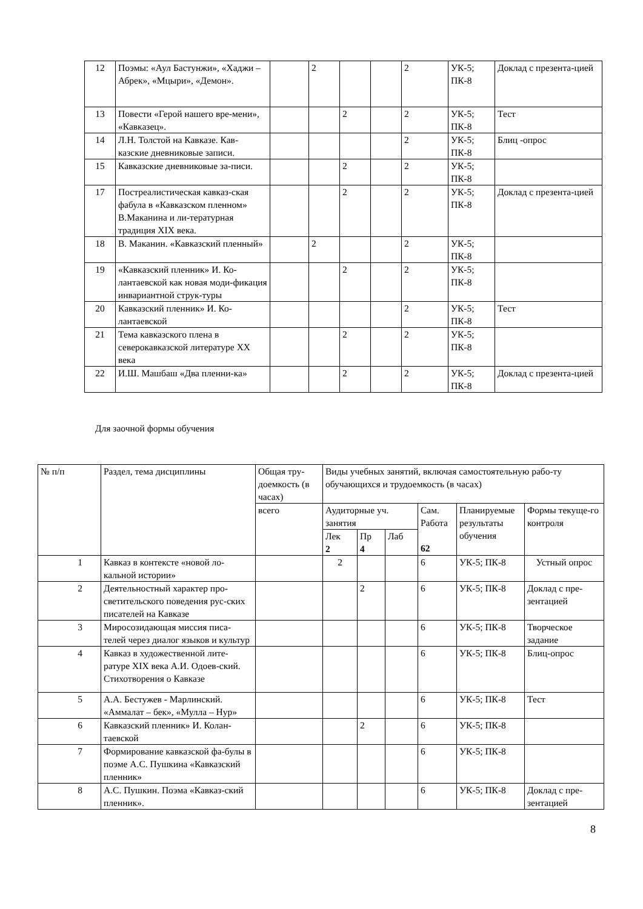| 12 | Поэмы: «Аул Бастунжи», «Хаджи – Абрек», «Мцыри», «Демон». | | 2 | | | 2 | УК-5; ПК-8 | Доклад с презента-цией |
| 13 | Повести «Герой нашего вре-мени», «Кавказец». | | | 2 | | 2 | УК-5; ПК-8 | Тест |
| 14 | Л.Н. Толстой на Кавказе. Кав-казские дневниковые записи. | | | | | 2 | УК-5; ПК-8 | Блиц -опрос |
| 15 | Кавказские дневниковые за-писи. | | | 2 | | 2 | УК-5; ПК-8 | |
| 17 | Постреалистическая кавказ-ская фабула в «Кавказском пленном» В.Маканина и ли-тературная традиция XIX века. | | | 2 | | 2 | УК-5; ПК-8 | Доклад с презента-цией |
| 18 | В. Маканин. «Кавказский пленный» | | 2 | | | 2 | УК-5; ПК-8 | |
| 19 | «Кавказский пленник» И. Ко-лантаевской как новая моди-фикация инвариантной струк-туры | | | 2 | | 2 | УК-5; ПК-8 | |
| 20 | Кавказский пленник» И. Ко-лантаевской | | | | | 2 | УК-5; ПК-8 | Тест |
| 21 | Тема кавказского плена в северокавказской литературе XX века | | | 2 | | 2 | УК-5; ПК-8 | |
| 22 | И.Ш. Машбаш «Два пленни-ка» | | | 2 | | 2 | УК-5; ПК-8 | Доклад с презента-цией |
Для заочной формы обучения
| № п/п | Раздел, тема дисциплины | Общая тру-доемкость (в часах) | Виды учебных занятий, включая самостоятельную рабо-ту обучающихся и трудоемкость (в часах) | | | | | |
| --- | --- | --- | --- | --- | --- | --- | --- | --- |
| | | всего | Аудиторные уч. занятия | | | Сам. Работа 62 | Планируемые результаты обучения | Формы текуще-го контроля |
| | | | Лек 2 | Пр 4 | Лаб | | | |
| 1 | Кавказ в контексте «новой ло-кальной истории» | | 2 | | | 6 | УК-5; ПК-8 | Устный опрос |
| 2 | Деятельностный характер про-светительского поведения рус-ских писателей на Кавказе | | | 2 | | 6 | УК-5; ПК-8 | Доклад с пре-зентацией |
| 3 | Миросозидающая миссия писа-телей через диалог языков и культур | | | | | 6 | УК-5; ПК-8 | Творческое задание |
| 4 | Кавказ в художественной лите-ратуре XIX века А.И. Одоев-ский. Стихотворения о Кавказе | | | | | 6 | УК-5; ПК-8 | Блиц-опрос |
| 5 | А.А. Бестужев - Марлинский. «Аммалат – бек», «Мулла – Нур» | | | | | 6 | УК-5; ПК-8 | Тест |
| 6 | Кавказский пленник» И. Колан-таевской | | | 2 | | 6 | УК-5; ПК-8 | |
| 7 | Формирование кавказской фа-булы в поэме А.С. Пушкина «Кавказский пленник» | | | | | 6 | УК-5; ПК-8 | |
| 8 | А.С. Пушкин. Поэма «Кавказ-ский пленник». | | | | | 6 | УК-5; ПК-8 | Доклад с пре-зентацией |
8